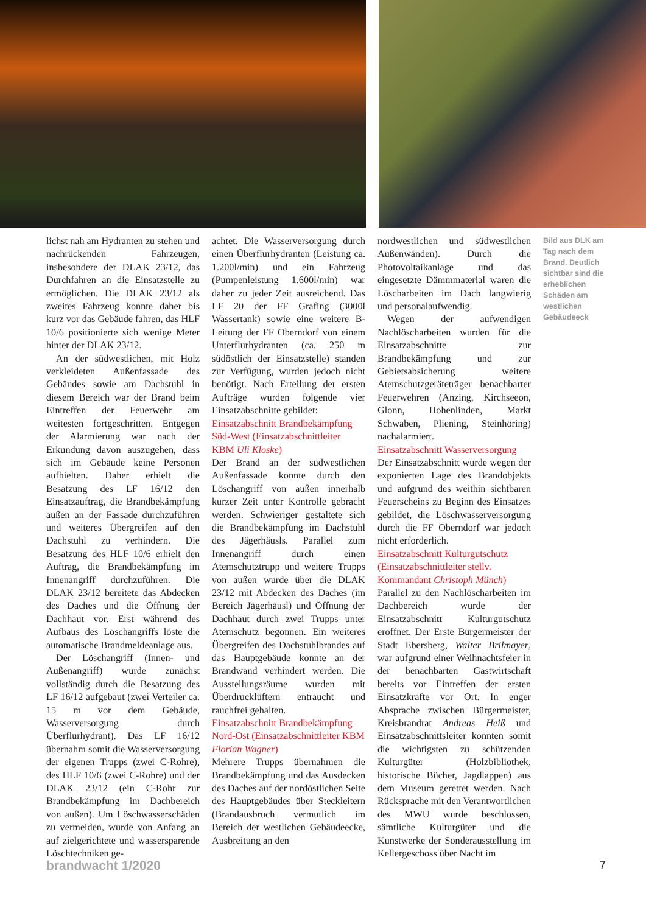lichst nah am Hydranten zu stehen und nachrückenden Fahrzeugen, insbesondere der DLAK 23/12, das Durchfahren an die Einsatzstelle zu ermöglichen. Die DLAK 23/12 als zweites Fahrzeug konnte daher bis kurz vor das Gebäude fahren, das HLF 10/6 positionierte sich wenige Meter hinter der DLAK 23/12.
An der südwestlichen, mit Holz verkleideten Außenfassade des Gebäudes sowie am Dachstuhl in diesem Bereich war der Brand beim Eintreffen der Feuerwehr am weitesten fortgeschritten. Entgegen der Alarmierung war nach der Erkundung davon auszugehen, dass sich im Gebäude keine Personen aufhielten. Daher erhielt die Besatzung des LF 16/12 den Einsatzauftrag, die Brandbekämpfung außen an der Fassade durchzuführen und weiteres Übergreifen auf den Dachstuhl zu verhindern. Die Besatzung des HLF 10/6 erhielt den Auftrag, die Brandbekämpfung im Innenangriff durchzuführen. Die DLAK 23/12 bereitete das Abdecken des Daches und die Öffnung der Dachhaut vor. Erst während des Aufbaus des Löschangriffs löste die automatische Brandmeldeanlage aus.
Der Löschangriff (Innen- und Außenangriff) wurde zunächst vollständig durch die Besatzung des LF 16/12 aufgebaut (zwei Verteiler ca. 15 m vor dem Gebäude, Wasserversorgung durch Überflurhydrant). Das LF 16/12 übernahm somit die Wasserversorgung der eigenen Trupps (zwei C-Rohre), des HLF 10/6 (zwei C-Rohre) und der DLAK 23/12 (ein C-Rohr zur Brandbekämpfung im Dachbereich von außen). Um Löschwasserschäden zu vermeiden, wurde von Anfang an auf zielgerichtete und wassersparende Löschtechniken ge-
achtet. Die Wasserversorgung durch einen Überflurhydranten (Leistung ca. 1.200l/min) und ein Fahrzeug (Pumpenleistung 1.600l/min) war daher zu jeder Zeit ausreichend. Das LF 20 der FF Grafing (3000l Wassertank) sowie eine weitere B-Leitung der FF Oberndorf von einem Unterflurhydranten (ca. 250 m südöstlich der Einsatzstelle) standen zur Verfügung, wurden jedoch nicht benötigt. Nach Erteilung der ersten Aufträge wurden folgende vier Einsatzabschnitte gebildet:
Einsatzabschnitt Brandbekämpfung Süd-West (Einsatzabschnittleiter KBM Uli Kloske)
Der Brand an der südwestlichen Außenfassade konnte durch den Löschangriff von außen innerhalb kurzer Zeit unter Kontrolle gebracht werden. Schwieriger gestaltete sich die Brandbekämpfung im Dachstuhl des Jägerhäusls. Parallel zum Innenangriff durch einen Atemschutztrupp und weitere Trupps von außen wurde über die DLAK 23/12 mit Abdecken des Daches (im Bereich Jägerhäusl) und Öffnung der Dachhaut durch zwei Trupps unter Atemschutz begonnen. Ein weiteres Übergreifen des Dachstuhlbrandes auf das Hauptgebäude konnte an der Brandwand verhindert werden. Die Ausstellungsräume wurden mit Überdrucklüftern entraucht und rauchfrei gehalten.
Einsatzabschnitt Brandbekämpfung Nord-Ost (Einsatzabschnittleiter KBM Florian Wagner)
Mehrere Trupps übernahmen die Brandbekämpfung und das Ausdecken des Daches auf der nordöstlichen Seite des Hauptgebäudes über Steckleitern (Brandausbruch vermutlich im Bereich der westlichen Gebäudeecke, Ausbreitung an den
nordwestlichen und südwestlichen Außenwänden). Durch die Photovoltaikanlage und das eingesetzte Dämmmaterial waren die Löscharbeiten im Dach langwierig und personalaufwendig.
Wegen der aufwendigen Nachlöscharbeiten wurden für die Einsatzabschnitte zur Brandbekämpfung und zur Gebietsabsicherung weitere Atemschutzgeräteträger benachbarter Feuerwehren (Anzing, Kirchseeon, Glonn, Hohenlinden, Markt Schwaben, Pliening, Steinhöring) nachalarmiert.
Einsatzabschnitt Wasserversorgung
Der Einsatzabschnitt wurde wegen der exponierten Lage des Brandobjekts und aufgrund des weithin sichtbaren Feuerscheins zu Beginn des Einsatzes gebildet, die Löschwasserversorgung durch die FF Oberndorf war jedoch nicht erforderlich.
Einsatzabschnitt Kulturgutschutz (Einsatzabschnittleiter stellv. Kommandant Christoph Münch)
Parallel zu den Nachlöscharbeiten im Dachbereich wurde der Einsatzabschnitt Kulturgutschutz eröffnet. Der Erste Bürgermeister der Stadt Ebersberg, Walter Brilmayer, war aufgrund einer Weihnachtsfeier in der benachbarten Gastwirtschaft bereits vor Eintreffen der ersten Einsatzkräfte vor Ort. In enger Absprache zwischen Bürgermeister, Kreisbrandrat Andreas Heiß und Einsatzabschnittsleiter konnten somit die wichtigsten zu schützenden Kulturgüter (Holzbibliothek, historische Bücher, Jagdlappen) aus dem Museum gerettet werden. Nach Rücksprache mit den Verantwortlichen des MWU wurde beschlossen, sämtliche Kulturgüter und die Kunstwerke der Sonderausstellung im Kellergeschoss über Nacht im
Bild aus DLK am Tag nach dem Brand. Deutlich sichtbar sind die erheblichen Schäden am westlichen Gebäudeeck
brandwacht 1/2020 7